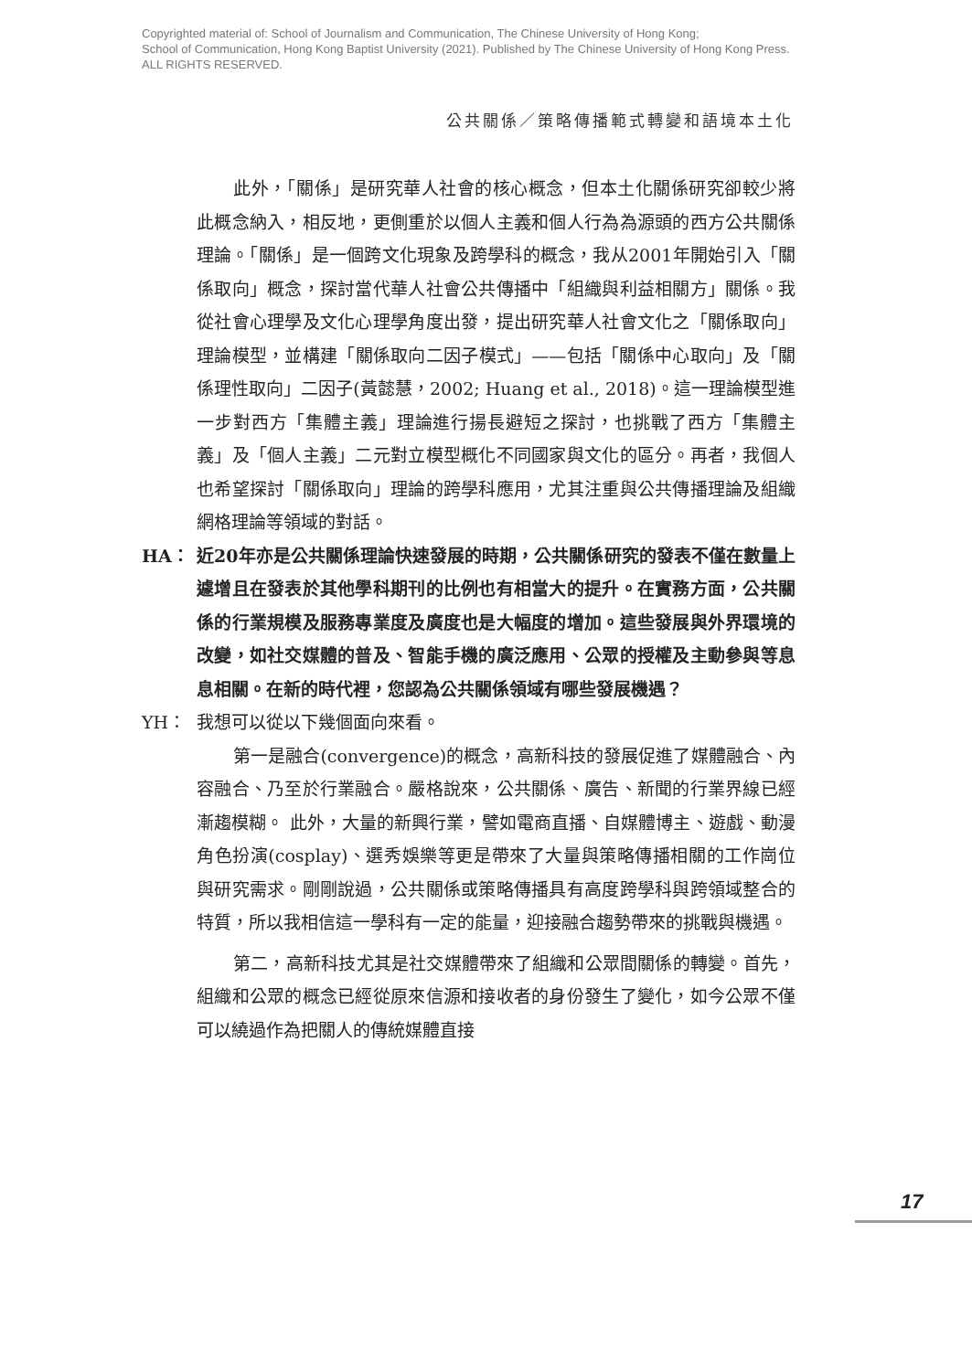Copyrighted material of: School of Journalism and Communication, The Chinese University of Hong Kong;
School of Communication, Hong Kong Baptist University (2021). Published by The Chinese University of Hong Kong Press.
ALL RIGHTS RESERVED.
公共關係／策略傳播範式轉變和語境本土化
此外，「關係」是研究華人社會的核心概念，但本土化關係研究卻較少將此概念納入，相反地，更側重於以個人主義和個人行為為源頭的西方公共關係理論。「關係」是一個跨文化現象及跨學科的概念，我从2001年開始引入「關係取向」概念，探討當代華人社會公共傳播中「組織與利益相關方」關係。我從社會心理學及文化心理學角度出發，提出研究華人社會文化之「關係取向」理論模型，並構建「關係取向二因子模式」——包括「關係中心取向」及「關係理性取向」二因子(黃懿慧，2002; Huang et al., 2018)。這一理論模型進一步對西方「集體主義」理論進行揚長避短之探討，也挑戰了西方「集體主義」及「個人主義」二元對立模型概化不同國家與文化的區分。再者，我個人也希望探討「關係取向」理論的跨學科應用，尤其注重與公共傳播理論及組織網格理論等領域的對話。
HA： 近20年亦是公共關係理論快速發展的時期，公共關係研究的發表不僅在數量上遽增且在發表於其他學科期刊的比例也有相當大的提升。在實務方面，公共關係的行業規模及服務專業度及廣度也是大幅度的增加。這些發展與外界環境的改變，如社交媒體的普及、智能手機的廣泛應用、公眾的授權及主動參與等息息相關。在新的時代裡，您認為公共關係領域有哪些發展機遇？
YH： 我想可以從以下幾個面向來看。
第一是融合(convergence)的概念，高新科技的發展促進了媒體融合、內容融合、乃至於行業融合。嚴格說來，公共關係、廣告、新聞的行業界線已經漸趨模糊。 此外，大量的新興行業，譬如電商直播、自媒體博主、遊戲、動漫角色扮演(cosplay)、選秀娛樂等更是帶來了大量與策略傳播相關的工作崗位與研究需求。剛剛說過，公共關係或策略傳播具有高度跨學科與跨領域整合的特質，所以我相信這一學科有一定的能量，迎接融合趨勢帶來的挑戰與機遇。
第二，高新科技尤其是社交媒體帶來了組織和公眾間關係的轉變。首先，組織和公眾的概念已經從原來信源和接收者的身份發生了變化，如今公眾不僅可以繞過作為把關人的傳統媒體直接
17